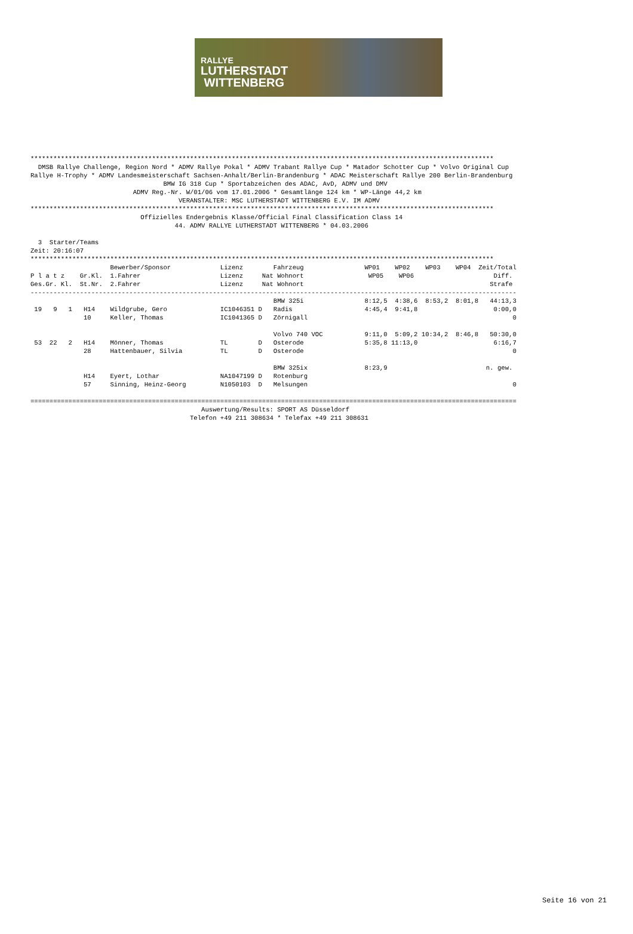RALLYE
LUTHERSTADT
WITTENBERG
**************************************************************************************************************************
  DMSB Rallye Challenge, Region Nord * ADMV Rallye Pokal * ADMV Trabant Rallye Cup * Matador Schotter Cup * Volvo Original Cup
Rallye H-Trophy * ADMV Landesmeisterschaft Sachsen-Anhalt/Berlin-Brandenburg * ADAC Meisterschaft Rallye 200 Berlin-Brandenburg
                                   BMW IG 318 Cup * Sportabzeichen des ADAC, AvD, ADMV und DMV
                           ADMV Reg.-Nr. W/01/06 vom 17.01.2006 * Gesamtlänge 124 km * WP-Länge 44,2 km
                                       VERANSTALTER: MSC LUTHERSTADT WITTENBERG E.V. IM ADMV
**************************************************************************************************************************
                             Offizielles Endergebnis Klasse/Official Final Classification Class 14
                                      44. ADMV RALLYE LUTHERSTADT WITTENBERG * 04.03.2006

  3  Starter/Teams
Zeit: 20:16:07
**************************************************************************************************************************
                     Bewerber/Sponsor             Lizenz        Fahrzeug                WP01    WP02    WP03    WP04  Zeit/Total
P l a t z    Gr.Kl.  1.Fahrer                     Lizenz     Nat Wohnort                 WP05    WP06                     Diff.
Ges.Gr. Kl.  St.Nr.  2.Fahrer                     Lizenz     Nat Wohnort                                                 Strafe
--------------------------------------------------------------------------------------------------------------------------------
                                                                BMW 325i                8:12,5  4:38,6  8:53,2  8:01,8   44:13,3
 19   9   1   H14    Wildgrube, Gero              IC1046351 D   Radis                   4:45,4  9:41,8                    0:00,0
              10     Keller, Thomas               IC1041365 D   Zörnigall                                                      0

                                                                Volvo 740 VOC           9:11,0  5:09,2 10:34,2  8:46,8   50:30,0
 53  22   2   H14    Mönner, Thomas               TL        D   Osterode                5:35,8 11:13,0                    6:16,7
              28     Hattenbauer, Silvia          TL        D   Osterode                                                       0

                                                                BMW 325ix               8:23,9                          n. gew.
              H14    Eyert, Lothar                NA1047199 D   Rotenburg
              57     Sinning, Heinz-Georg         N1050103  D   Melsungen                                                      0

================================================================================================================================
                                             Auswertung/Results: SPORT AS Düsseldorf
                                          Telefon +49 211 308634 * Telefax +49 211 308631
Seite 16 von 21